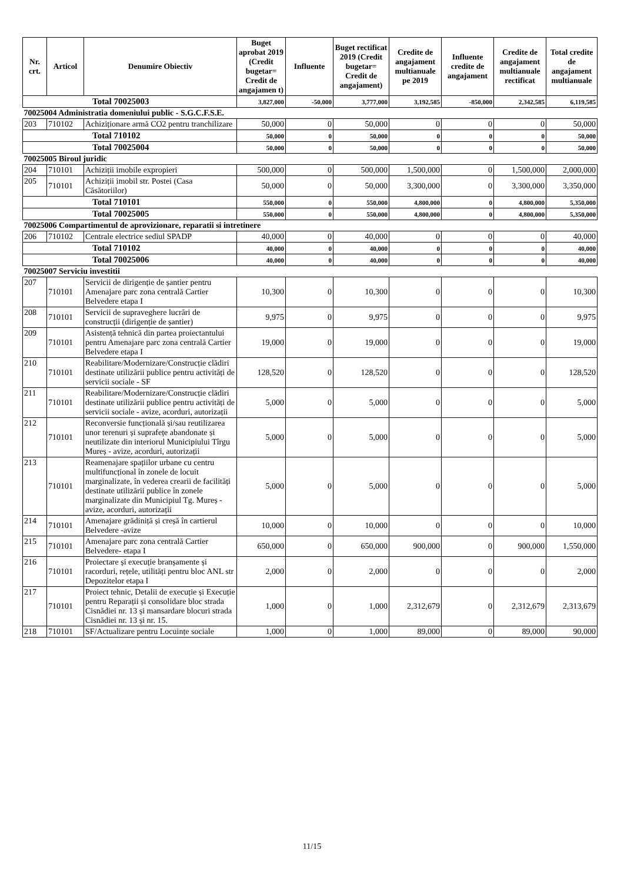| Nr. crt. | Articol | Denumire Obiectiv | Buget aprobat 2019 (Credit bugetar= Credit de angajamen t) | Influente | Buget rectificat 2019 (Credit bugetar= Credit de angajament) | Credite de angajament multianuale pe 2019 | Influente credite de angajament | Credite de angajament multianuale rectificat | Total credite de angajament multianuale |
| --- | --- | --- | --- | --- | --- | --- | --- | --- | --- |
| Total 70025003 | | | 3,827,000 | -50,000 | 3,777,000 | 3,192,585 | -850,000 | 2,342,585 | 6,119,585 |
| 70025004 Administratia domeniului public - S.G.C.F.S.E. | | | | | | | | | |
| 203 | 710102 | Achiziționare armă CO2 pentru tranchilizare | 50,000 | 0 | 50,000 | 0 | 0 | 0 | 50,000 |
| Total 710102 | | | 50,000 | 0 | 50,000 | 0 | 0 | 0 | 50,000 |
| Total 70025004 | | | 50,000 | 0 | 50,000 | 0 | 0 | 0 | 50,000 |
| 70025005 Biroul juridic | | | | | | | | | |
| 204 | 710101 | Achiziții imobile expropieri | 500,000 | 0 | 500,000 | 1,500,000 | 0 | 1,500,000 | 2,000,000 |
| 205 | 710101 | Achiziții imobil str. Postei (Casa Căsătoriilor) | 50,000 | 0 | 50,000 | 3,300,000 | 0 | 3,300,000 | 3,350,000 |
| Total 710101 | | | 550,000 | 0 | 550,000 | 4,800,000 | 0 | 4,800,000 | 5,350,000 |
| Total 70025005 | | | 550,000 | 0 | 550,000 | 4,800,000 | 0 | 4,800,000 | 5,350,000 |
| 70025006 Compartimentul de aprovizionare, reparatii si intretinere | | | | | | | | | |
| 206 | 710102 | Centrale electrice sediul SPADP | 40,000 | 0 | 40,000 | 0 | 0 | 0 | 40,000 |
| Total 710102 | | | 40,000 | 0 | 40,000 | 0 | 0 | 0 | 40,000 |
| Total 70025006 | | | 40,000 | 0 | 40,000 | 0 | 0 | 0 | 40,000 |
| 70025007 Serviciu investitii | | | | | | | | | |
| 207 | 710101 | Servicii de dirigenție de șantier pentru Amenajare parc zona centrală Cartier Belvedere etapa I | 10,300 | 0 | 10,300 | 0 | 0 | 0 | 10,300 |
| 208 | 710101 | Servicii de supraveghere lucrări de construcții (dirigenție de șantier) | 9,975 | 0 | 9,975 | 0 | 0 | 0 | 9,975 |
| 209 | 710101 | Asistență tehnică din partea proiectantului pentru Amenajare parc zona centrală Cartier Belvedere etapa I | 19,000 | 0 | 19,000 | 0 | 0 | 0 | 19,000 |
| 210 | 710101 | Reabilitare/Modernizare/Construcție clădiri destinate utilizării publice pentru activități de servicii sociale - SF | 128,520 | 0 | 128,520 | 0 | 0 | 0 | 128,520 |
| 211 | 710101 | Reabilitare/Modernizare/Construcție clădiri destinate utilizării publice pentru activități de servicii sociale - avize, acorduri, autorizații | 5,000 | 0 | 5,000 | 0 | 0 | 0 | 5,000 |
| 212 | 710101 | Reconversie funcțională și/sau reutilizarea unor terenuri și suprafețe abandonate și neutilizate din interiorul Municipiului Tîrgu Mureș - avize, acorduri, autorizații | 5,000 | 0 | 5,000 | 0 | 0 | 0 | 5,000 |
| 213 | 710101 | Reamenajare spațiilor urbane cu centru multifuncțional în zonele de locuit marginalizate, în vederea crearii de facilități destinate utilizării publice în zonele marginalizate din Municipiul Tg. Mureș - avize, acorduri, autorizații | 5,000 | 0 | 5,000 | 0 | 0 | 0 | 5,000 |
| 214 | 710101 | Amenajare grădiniță și creșă în cartierul Belvedere -avize | 10,000 | 0 | 10,000 | 0 | 0 | 0 | 10,000 |
| 215 | 710101 | Amenajare parc zona centrală Cartier Belvedere- etapa I | 650,000 | 0 | 650,000 | 900,000 | 0 | 900,000 | 1,550,000 |
| 216 | 710101 | Proiectare și execuție branșamente și racorduri, rețele, utilități pentru bloc ANL str Depozitelor etapa I | 2,000 | 0 | 2,000 | 0 | 0 | 0 | 2,000 |
| 217 | 710101 | Proiect tehnic, Detalii de execuție și Execuție pentru Reparații și consolidare bloc strada Cisnădiei nr. 13 și mansardare blocuri strada Cisnădiei nr. 13 și nr. 15. | 1,000 | 0 | 1,000 | 2,312,679 | 0 | 2,312,679 | 2,313,679 |
| 218 | 710101 | SF/Actualizare pentru Locuințe sociale | 1,000 | 0 | 1,000 | 89,000 | 0 | 89,000 | 90,000 |
11/15